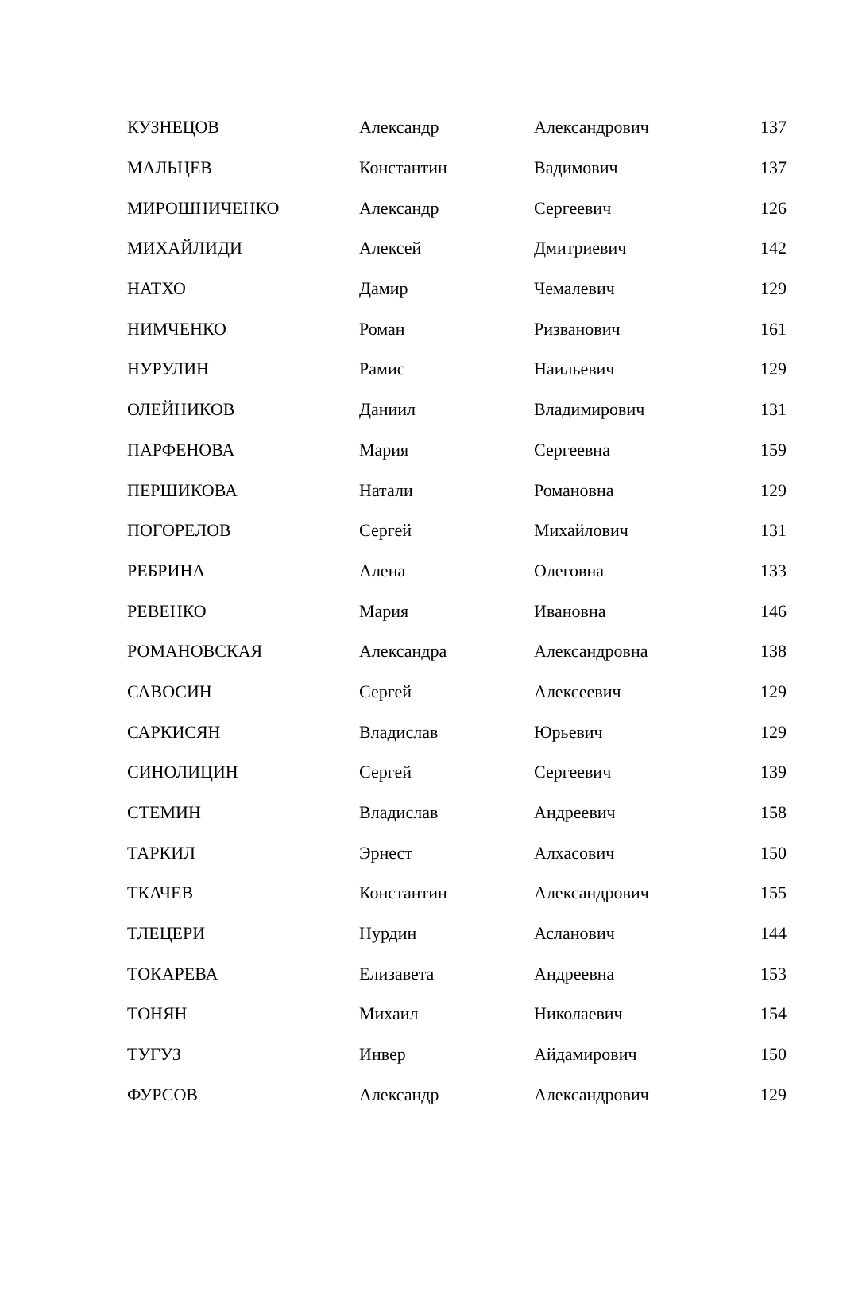| КУЗНЕЦОВ | Александр | Александрович | 137 |
| МАЛЬЦЕВ | Константин | Вадимович | 137 |
| МИРОШНИЧЕНКО | Александр | Сергеевич | 126 |
| МИХАЙЛИДИ | Алексей | Дмитриевич | 142 |
| НАТХО | Дамир | Чемалевич | 129 |
| НИМЧЕНКО | Роман | Ризванович | 161 |
| НУРУЛИН | Рамис | Наильевич | 129 |
| ОЛЕЙНИКОВ | Даниил | Владимирович | 131 |
| ПАРФЕНОВА | Мария | Сергеевна | 159 |
| ПЕРШИКОВА | Натали | Романовна | 129 |
| ПОГОРЕЛОВ | Сергей | Михайлович | 131 |
| РЕБРИНА | Алена | Олеговна | 133 |
| РЕВЕНКО | Мария | Ивановна | 146 |
| РОМАНОВСКАЯ | Александра | Александровна | 138 |
| САВОСИН | Сергей | Алексеевич | 129 |
| САРКИСЯН | Владислав | Юрьевич | 129 |
| СИНОЛИЦИН | Сергей | Сергеевич | 139 |
| СТЕМИН | Владислав | Андреевич | 158 |
| ТАРКИЛ | Эрнест | Алхасович | 150 |
| ТКАЧЕВ | Константин | Александрович | 155 |
| ТЛЕЦЕРИ | Нурдин | Асланович | 144 |
| ТОКАРЕВА | Елизавета | Андреевна | 153 |
| ТОНЯН | Михаил | Николаевич | 154 |
| ТУГУЗ | Инвер | Айдамирович | 150 |
| ФУРСОВ | Александр | Александрович | 129 |